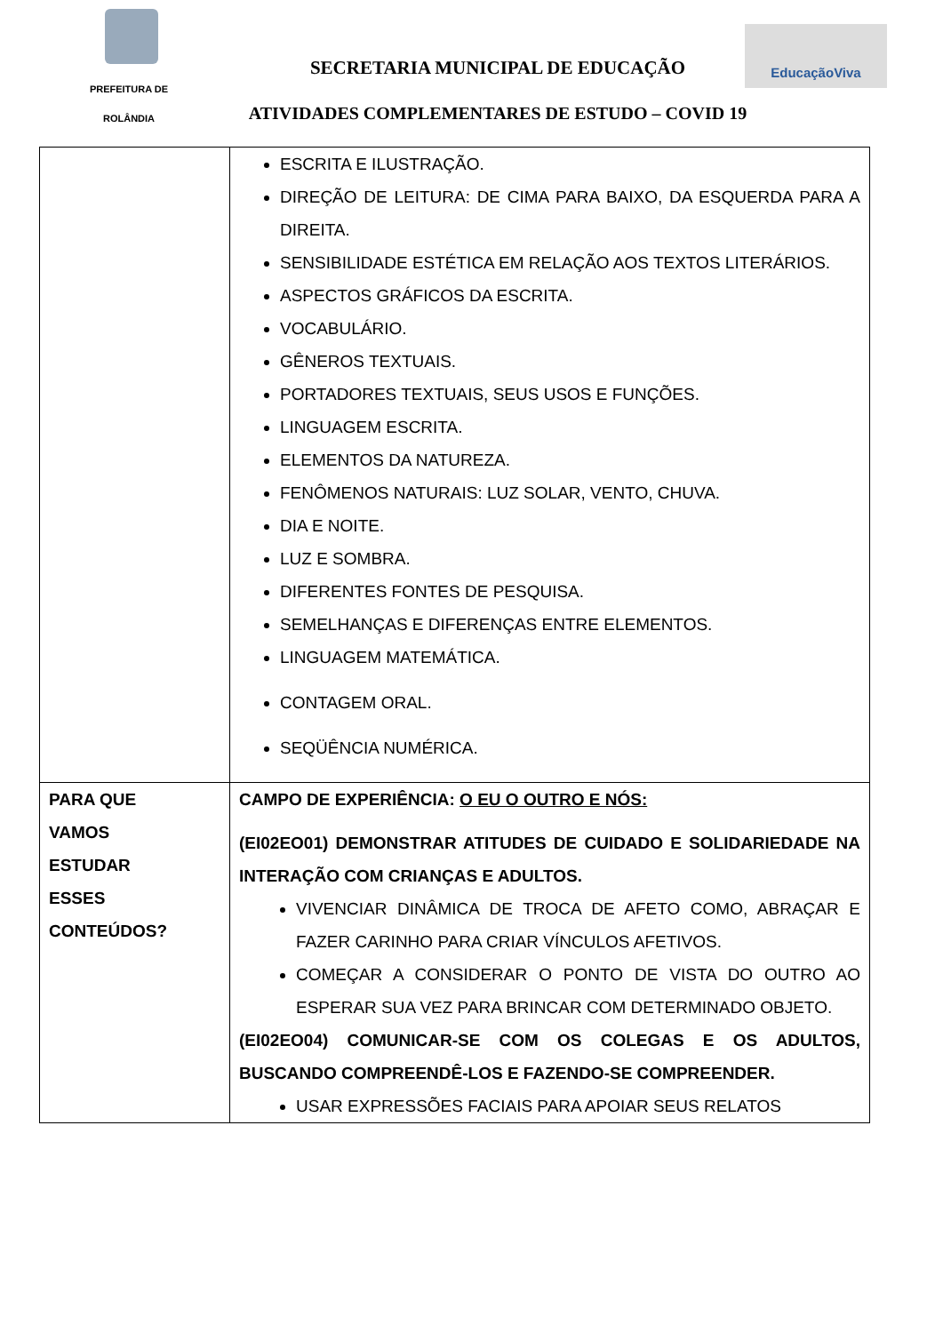PREFEITURA DE
ROLÂNDIA
SECRETARIA MUNICIPAL DE EDUCAÇÃO
EducaçãoViva
ATIVIDADES COMPLEMENTARES DE ESTUDO – COVID 19
| | ESCRITA E ILUSTRAÇÃO. DIREÇÃO DE LEITURA: DE CIMA PARA BAIXO, DA ESQUERDA PARA A DIREITA. SENSIBILIDADE ESTÉTICA EM RELAÇÃO AOS TEXTOS LITERÁRIOS. ASPECTOS GRÁFICOS DA ESCRITA. VOCABULÁRIO. GÊNEROS TEXTUAIS. PORTADORES TEXTUAIS, SEUS USOS E FUNÇÕES. LINGUAGEM ESCRITA. ELEMENTOS DA NATUREZA. FENÔMENOS NATURAIS: LUZ SOLAR, VENTO, CHUVA. DIA E NOITE. LUZ E SOMBRA. DIFERENTES FONTES DE PESQUISA. SEMELHANÇAS E DIFERENÇAS ENTRE ELEMENTOS. LINGUAGEM MATEMÁTICA. CONTAGEM ORAL. SEQÜÊNCIA NUMÉRICA. |
| PARA QUE VAMOS ESTUDAR ESSES CONTEÚDOS? | CAMPO DE EXPERIÊNCIA: O EU O OUTRO E NÓS: (EI02EO01) DEMONSTRAR ATITUDES DE CUIDADO E SOLIDARIEDADE NA INTERAÇÃO COM CRIANÇAS E ADULTOS. VIVENCIAR DINÂMICA DE TROCA DE AFETO COMO, ABRAÇAR E FAZER CARINHO PARA CRIAR VÍNCULOS AFETIVOS. COMEÇAR A CONSIDERAR O PONTO DE VISTA DO OUTRO AO ESPERAR SUA VEZ PARA BRINCAR COM DETERMINADO OBJETO. (EI02EO04) COMUNICAR-SE COM OS COLEGAS E OS ADULTOS, BUSCANDO COMPREENDÊ-LOS E FAZENDO-SE COMPREENDER. USAR EXPRESSÕES FACIAIS PARA APOIAR SEUS RELATOS |